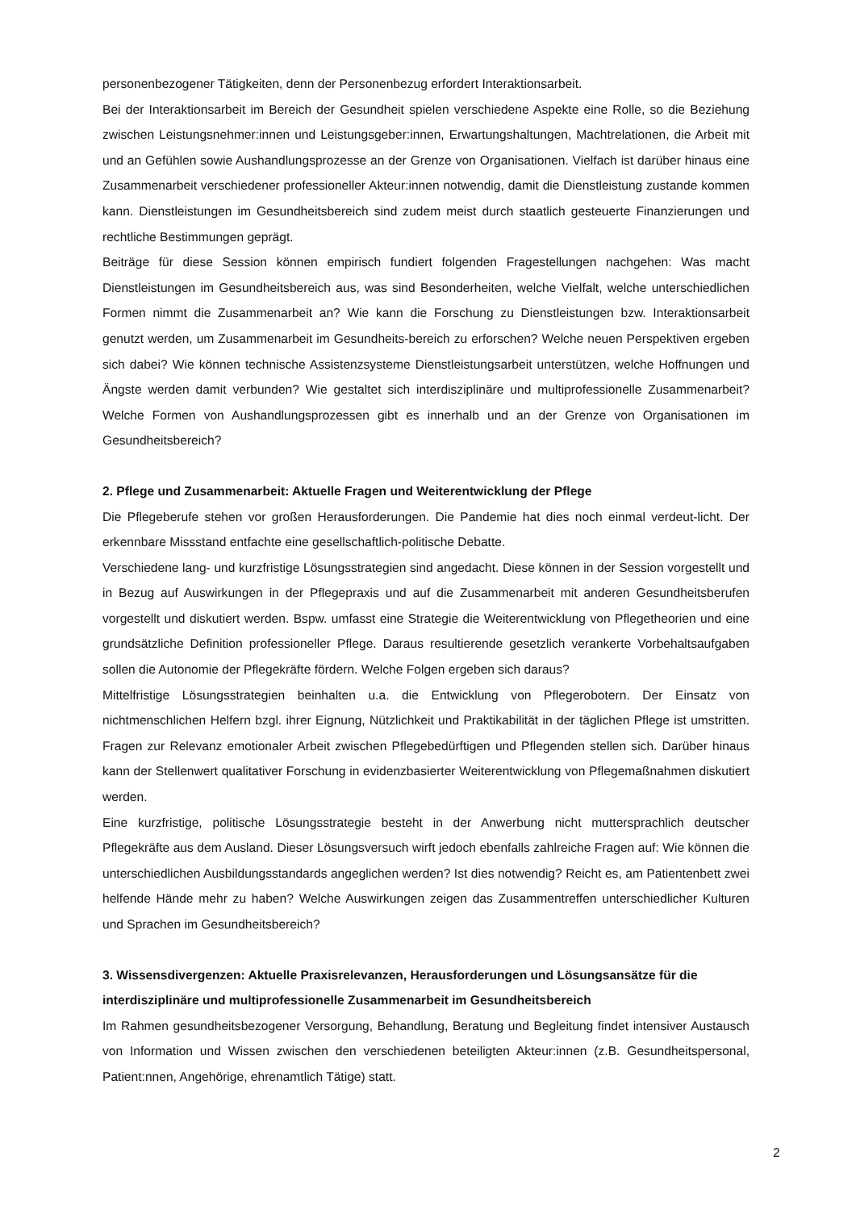personenbezogener Tätigkeiten, denn der Personenbezug erfordert Interaktionsarbeit.
Bei der Interaktionsarbeit im Bereich der Gesundheit spielen verschiedene Aspekte eine Rolle, so die Beziehung zwischen Leistungsnehmer:innen und Leistungsgeber:innen, Erwartungshaltungen, Machtrelationen, die Arbeit mit und an Gefühlen sowie Aushandlungsprozesse an der Grenze von Organisationen. Vielfach ist darüber hinaus eine Zusammenarbeit verschiedener professioneller Akteur:innen notwendig, damit die Dienstleistung zustande kommen kann. Dienstleistungen im Gesundheitsbereich sind zudem meist durch staatlich gesteuerte Finanzierungen und rechtliche Bestimmungen geprägt.
Beiträge für diese Session können empirisch fundiert folgenden Fragestellungen nachgehen: Was macht Dienstleistungen im Gesundheitsbereich aus, was sind Besonderheiten, welche Vielfalt, welche unterschiedlichen Formen nimmt die Zusammenarbeit an? Wie kann die Forschung zu Dienstleistungen bzw. Interaktionsarbeit genutzt werden, um Zusammenarbeit im Gesundheits-bereich zu erforschen? Welche neuen Perspektiven ergeben sich dabei? Wie können technische Assistenzsysteme Dienstleistungsarbeit unterstützen, welche Hoffnungen und Ängste werden damit verbunden? Wie gestaltet sich interdisziplinäre und multiprofessionelle Zusammenarbeit? Welche Formen von Aushandlungsprozessen gibt es innerhalb und an der Grenze von Organisationen im Gesundheitsbereich?
2. Pflege und Zusammenarbeit: Aktuelle Fragen und Weiterentwicklung der Pflege
Die Pflegeberufe stehen vor großen Herausforderungen. Die Pandemie hat dies noch einmal verdeut-licht. Der erkennbare Missstand entfachte eine gesellschaftlich-politische Debatte.
Verschiedene lang- und kurzfristige Lösungsstrategien sind angedacht. Diese können in der Session vorgestellt und in Bezug auf Auswirkungen in der Pflegepraxis und auf die Zusammenarbeit mit anderen Gesundheitsberufen vorgestellt und diskutiert werden. Bspw. umfasst eine Strategie die Weiterentwicklung von Pflegetheorien und eine grundsätzliche Definition professioneller Pflege. Daraus resultierende gesetzlich verankerte Vorbehaltsaufgaben sollen die Autonomie der Pflegekräfte fördern. Welche Folgen ergeben sich daraus?
Mittelfristige Lösungsstrategien beinhalten u.a. die Entwicklung von Pflegerobotern. Der Einsatz von nichtmenschlichen Helfern bzgl. ihrer Eignung, Nützlichkeit und Praktikabilität in der täglichen Pflege ist umstritten. Fragen zur Relevanz emotionaler Arbeit zwischen Pflegebedürftigen und Pflegenden stellen sich. Darüber hinaus kann der Stellenwert qualitativer Forschung in evidenzbasierter Weiterentwicklung von Pflegemaßnahmen diskutiert werden.
Eine kurzfristige, politische Lösungsstrategie besteht in der Anwerbung nicht muttersprachlich deutscher Pflegekräfte aus dem Ausland. Dieser Lösungsversuch wirft jedoch ebenfalls zahlreiche Fragen auf: Wie können die unterschiedlichen Ausbildungsstandards angeglichen werden? Ist dies notwendig? Reicht es, am Patientenbett zwei helfende Hände mehr zu haben? Welche Auswirkungen zeigen das Zusammentreffen unterschiedlicher Kulturen und Sprachen im Gesundheitsbereich?
3. Wissensdivergenzen: Aktuelle Praxisrelevanzen, Herausforderungen und Lösungsansätze für die interdisziplinäre und multiprofessionelle Zusammenarbeit im Gesundheitsbereich
Im Rahmen gesundheitsbezogener Versorgung, Behandlung, Beratung und Begleitung findet intensiver Austausch von Information und Wissen zwischen den verschiedenen beteiligten Akteur:innen (z.B. Gesundheitspersonal, Patient:nnen, Angehörige, ehrenamtlich Tätige) statt.
2